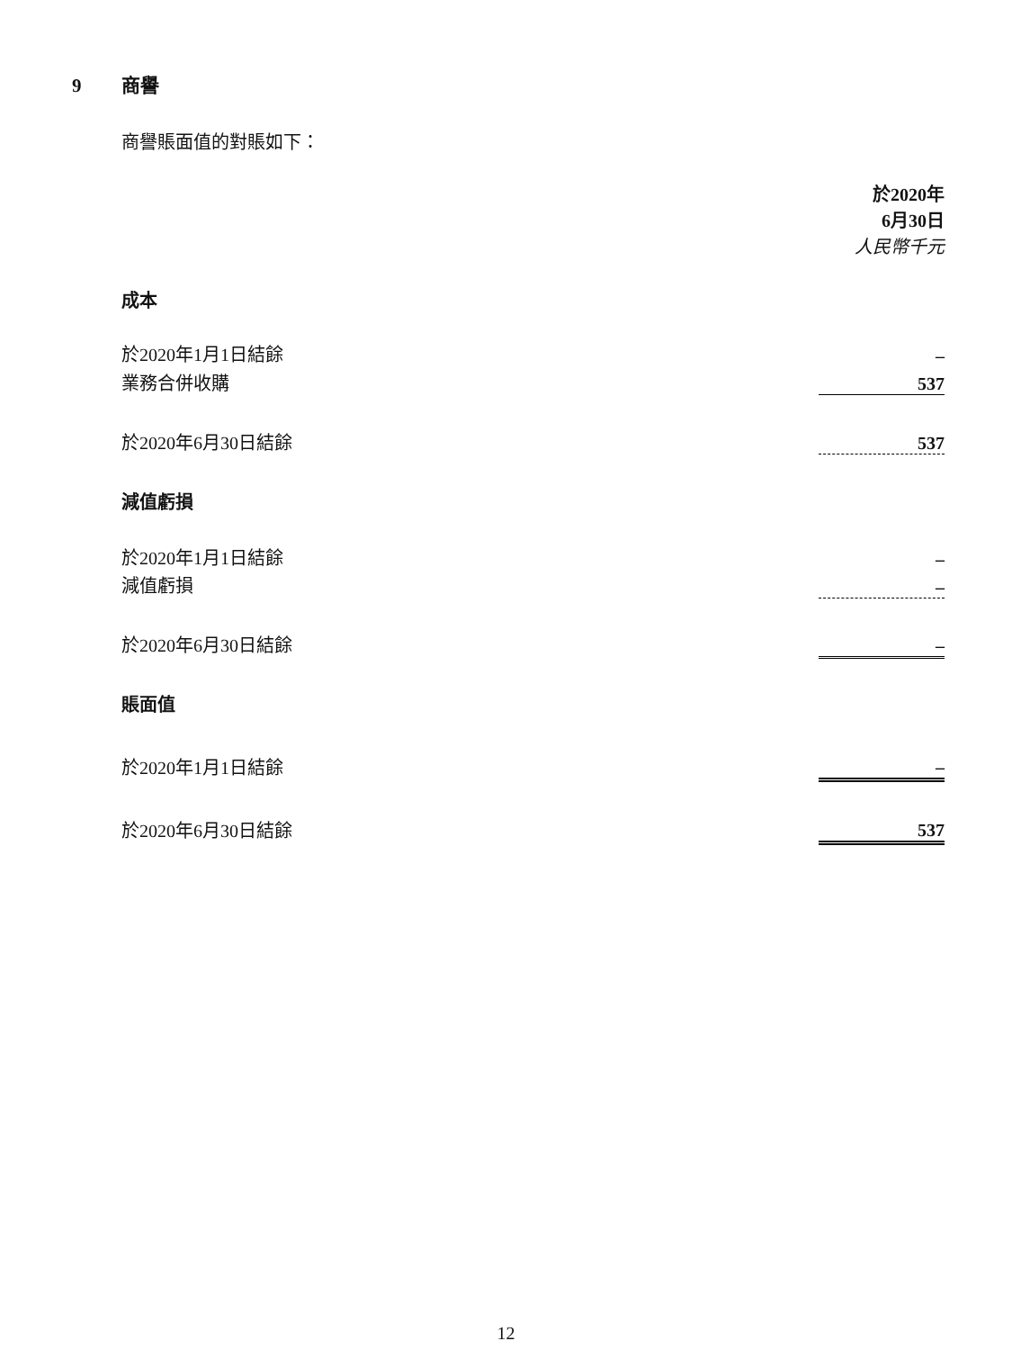9 商譽
商譽賬面值的對賬如下：
| | 於2020年 6月30日 人民幣千元 |
| 成本 | |
| 於2020年1月1日結餘 | – |
| 業務合併收購 | 537 |
| 於2020年6月30日結餘 | 537 |
| 減值虧損 | |
| 於2020年1月1日結餘 | – |
| 減值虧損 | – |
| 於2020年6月30日結餘 | – |
| 賬面值 | |
| 於2020年1月1日結餘 | – |
| 於2020年6月30日結餘 | 537 |
12